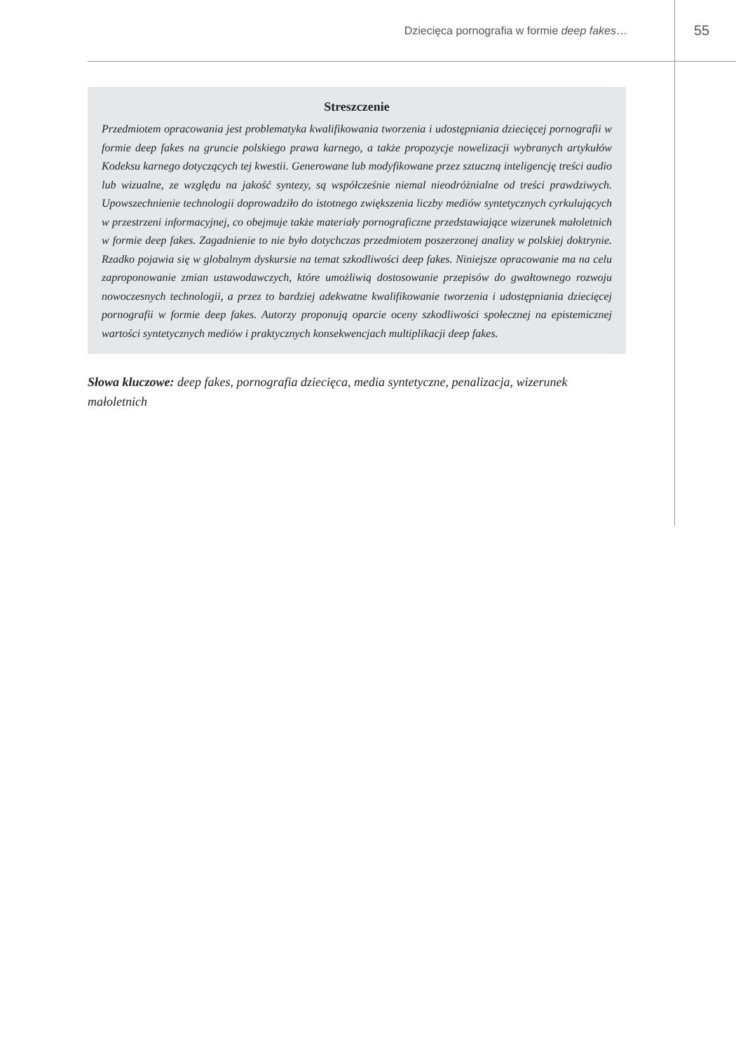Dziecięca pornografia w formie deep fakes…
55
Streszczenie
Przedmiotem opracowania jest problematyka kwalifikowania tworzenia i udostępniania dziecięcej pornografii w formie deep fakes na gruncie polskiego prawa karnego, a także propozycje nowelizacji wybranych artykułów Kodeksu karnego dotyczących tej kwestii. Generowane lub modyfikowane przez sztuczną inteligencję treści audio lub wizualne, ze względu na jakość syntezy, są współcześnie niemal nieodróżnialne od treści prawdziwych. Upowszechnienie technologii doprowadziło do istotnego zwiększenia liczby mediów syntetycznych cyrkulujących w przestrzeni informacyjnej, co obejmuje także materiały pornograficzne przedstawiające wizerunek małoletnich w formie deep fakes. Zagadnienie to nie było dotychczas przedmiotem poszerzonej analizy w polskiej doktrynie. Rzadko pojawia się w globalnym dyskursie na temat szkodliwości deep fakes. Niniejsze opracowanie ma na celu zaproponowanie zmian ustawodawczych, które umożliwią dostosowanie przepisów do gwałtownego rozwoju nowoczesnych technologii, a przez to bardziej adekwatne kwalifikowanie tworzenia i udostępniania dziecięcej pornografii w formie deep fakes. Autorzy proponują oparcie oceny szkodliwości społecznej na epistemicznej wartości syntetycznych mediów i praktycznych konsekwencjach multiplikacji deep fakes.
Słowa kluczowe: deep fakes, pornografia dziecięca, media syntetyczne, penalizacja, wizerunek małoletnich